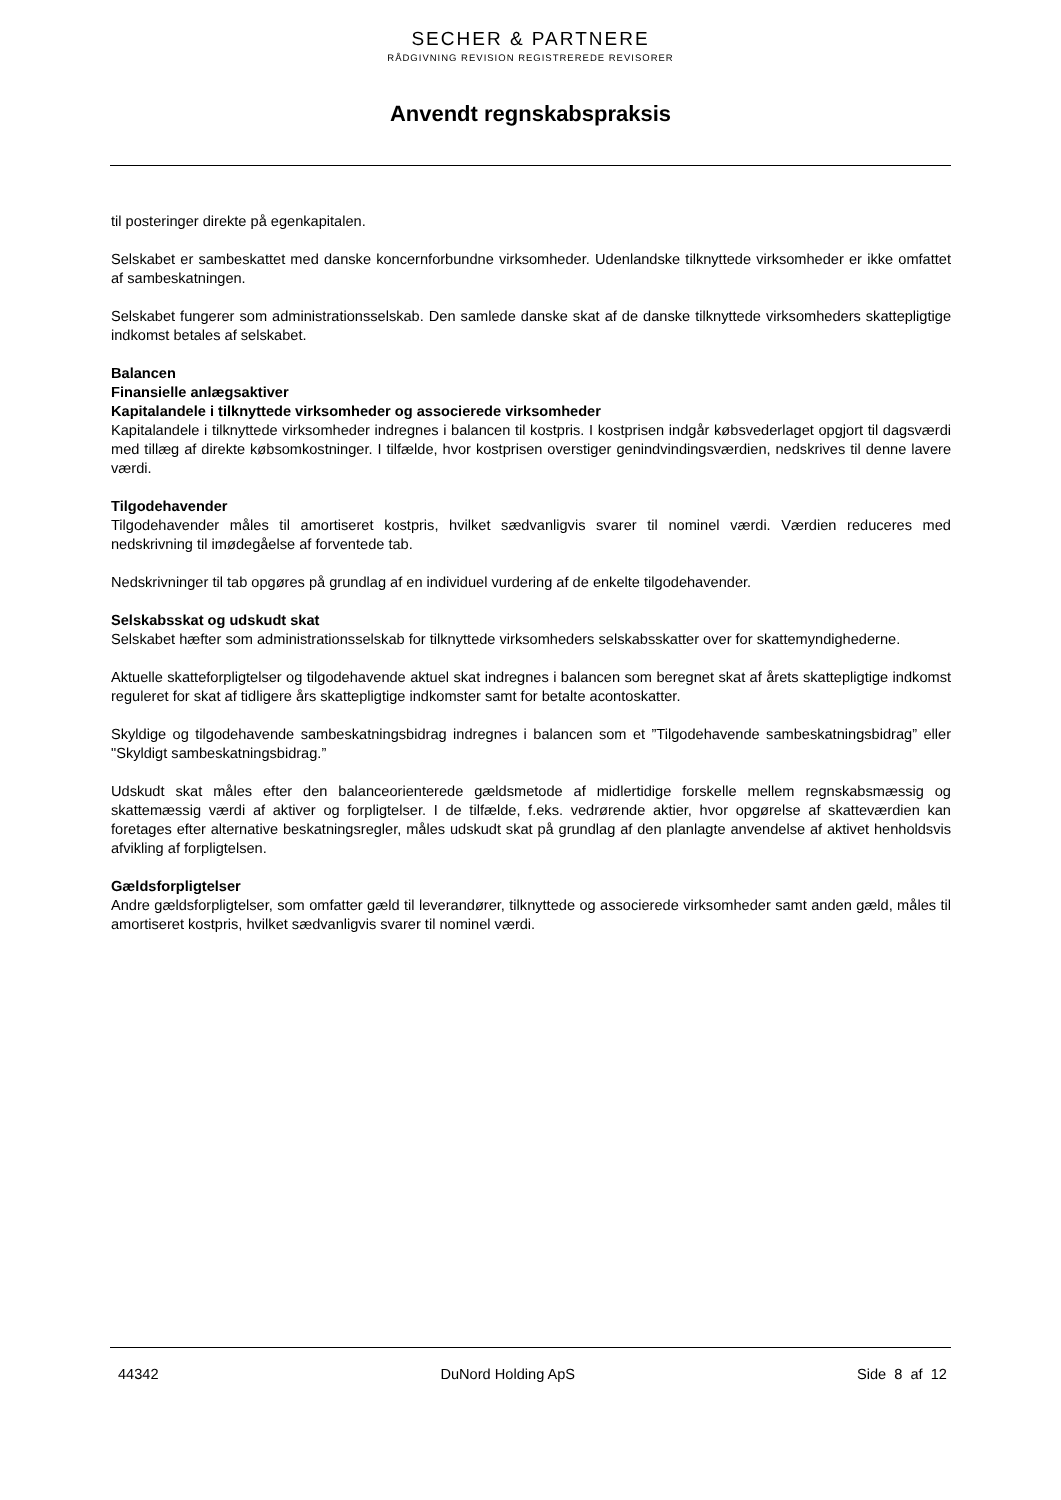SECHER & PARTNERE
RÅDGIVNING REVISION REGISTREREDE REVISORER
Anvendt regnskabspraksis
til posteringer direkte på egenkapitalen.
Selskabet er sambeskattet med danske koncernforbundne virksomheder. Udenlandske tilknyttede virksomheder er ikke omfattet af sambeskatningen.
Selskabet fungerer som administrationsselskab. Den samlede danske skat af de danske tilknyttede virksomheders skattepligtige indkomst betales af selskabet.
Balancen
Finansielle anlægsaktiver
Kapitalandele i tilknyttede virksomheder og associerede virksomheder
Kapitalandele i tilknyttede virksomheder indregnes i balancen til kostpris. I kostprisen indgår købsvederlaget opgjort til dagsværdi med tillæg af direkte købsomkostninger. I tilfælde, hvor kostprisen overstiger genindvindingsværdien, nedskrives til denne lavere værdi.
Tilgodehavender
Tilgodehavender måles til amortiseret kostpris, hvilket sædvanligvis svarer til nominel værdi. Værdien reduceres med nedskrivning til imødegåelse af forventede tab.
Nedskrivninger til tab opgøres på grundlag af en individuel vurdering af de enkelte tilgodehavender.
Selskabsskat og udskudt skat
Selskabet hæfter som administrationsselskab for tilknyttede virksomheders selskabsskatter over for skattemyndighederne.
Aktuelle skatteforpligtelser og tilgodehavende aktuel skat indregnes i balancen som beregnet skat af årets skattepligtige indkomst reguleret for skat af tidligere års skattepligtige indkomster samt for betalte acontoskatter.
Skyldige og tilgodehavende sambeskatningsbidrag indregnes i balancen som et ”Tilgodehavende sambeskatningsbidrag” eller "Skyldigt sambeskatningsbidrag.”
Udskudt skat måles efter den balanceorienterede gældsmetode af midlertidige forskelle mellem regnskabsmæssig og skattemæssig værdi af aktiver og forpligtelser. I de tilfælde, f.eks. vedrørende aktier, hvor opgørelse af skatteværdien kan foretages efter alternative beskatningsregler, måles udskudt skat på grundlag af den planlagte anvendelse af aktivet henholdsvis afvikling af forpligtelsen.
Gældsforpligtelser
Andre gældsforpligtelser, som omfatter gæld til leverandører, tilknyttede og associerede virksomheder samt anden gæld, måles til amortiseret kostpris, hvilket sædvanligvis svarer til nominel værdi.
44342 DuNord Holding ApS Side 8 af 12